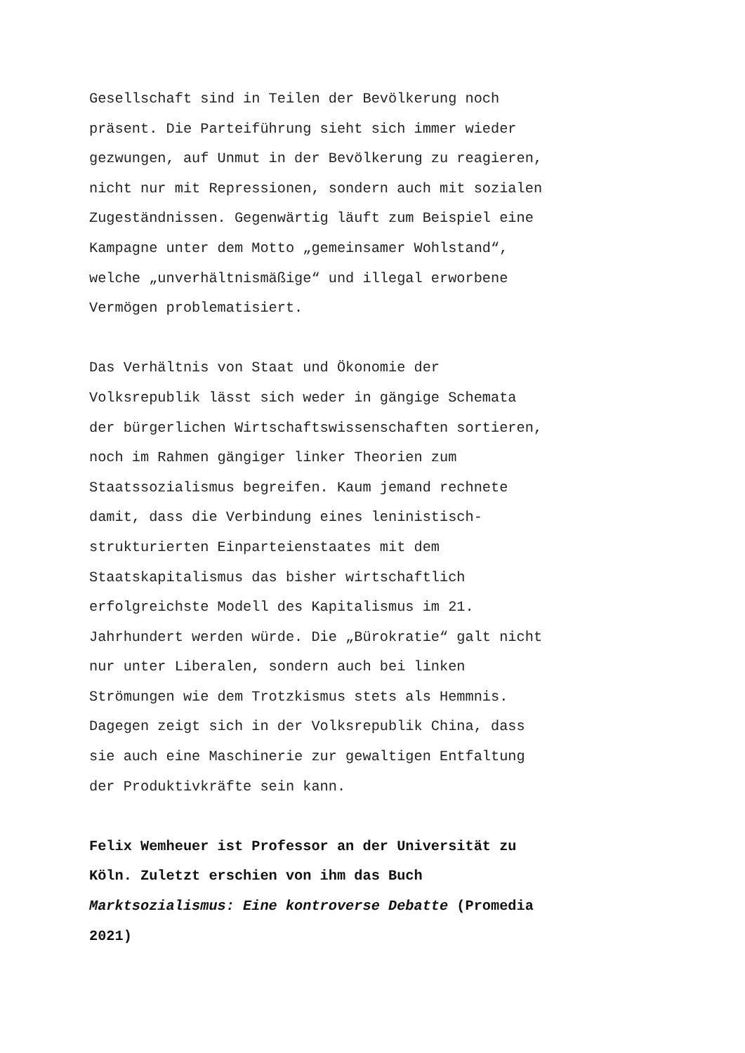Gesellschaft sind in Teilen der Bevölkerung noch
präsent. Die Parteiführung sieht sich immer wieder
gezwungen, auf Unmut in der Bevölkerung zu reagieren,
nicht nur mit Repressionen, sondern auch mit sozialen
Zugeständnissen. Gegenwärtig läuft zum Beispiel eine
Kampagne unter dem Motto „gemeinsamer Wohlstand“,
welche „unverhältnismäßige“ und illegal erworbene
Vermögen problematisiert.
Das Verhältnis von Staat und Ökonomie der
Volksrepublik lässt sich weder in gängige Schemata
der bürgerlichen Wirtschaftswissenschaften sortieren,
noch im Rahmen gängiger linker Theorien zum
Staatssozialismus begreifen. Kaum jemand rechnete
damit, dass die Verbindung eines leninistisch-
strukturierten Einparteienstaates mit dem
Staatskapitalismus das bisher wirtschaftlich
erfolgreichste Modell des Kapitalismus im 21.
Jahrhundert werden würde. Die „Bürokratie“ galt nicht
nur unter Liberalen, sondern auch bei linken
Strömungen wie dem Trotzkismus stets als Hemmnis.
Dagegen zeigt sich in der Volksrepublik China, dass
sie auch eine Maschinerie zur gewaltigen Entfaltung
der Produktivkräfte sein kann.
Felix Wemheuer ist Professor an der Universität zu
Köln. Zuletzt erschien von ihm das Buch
Marktsozialismus: Eine kontroverse Debatte (Promedia
2021)